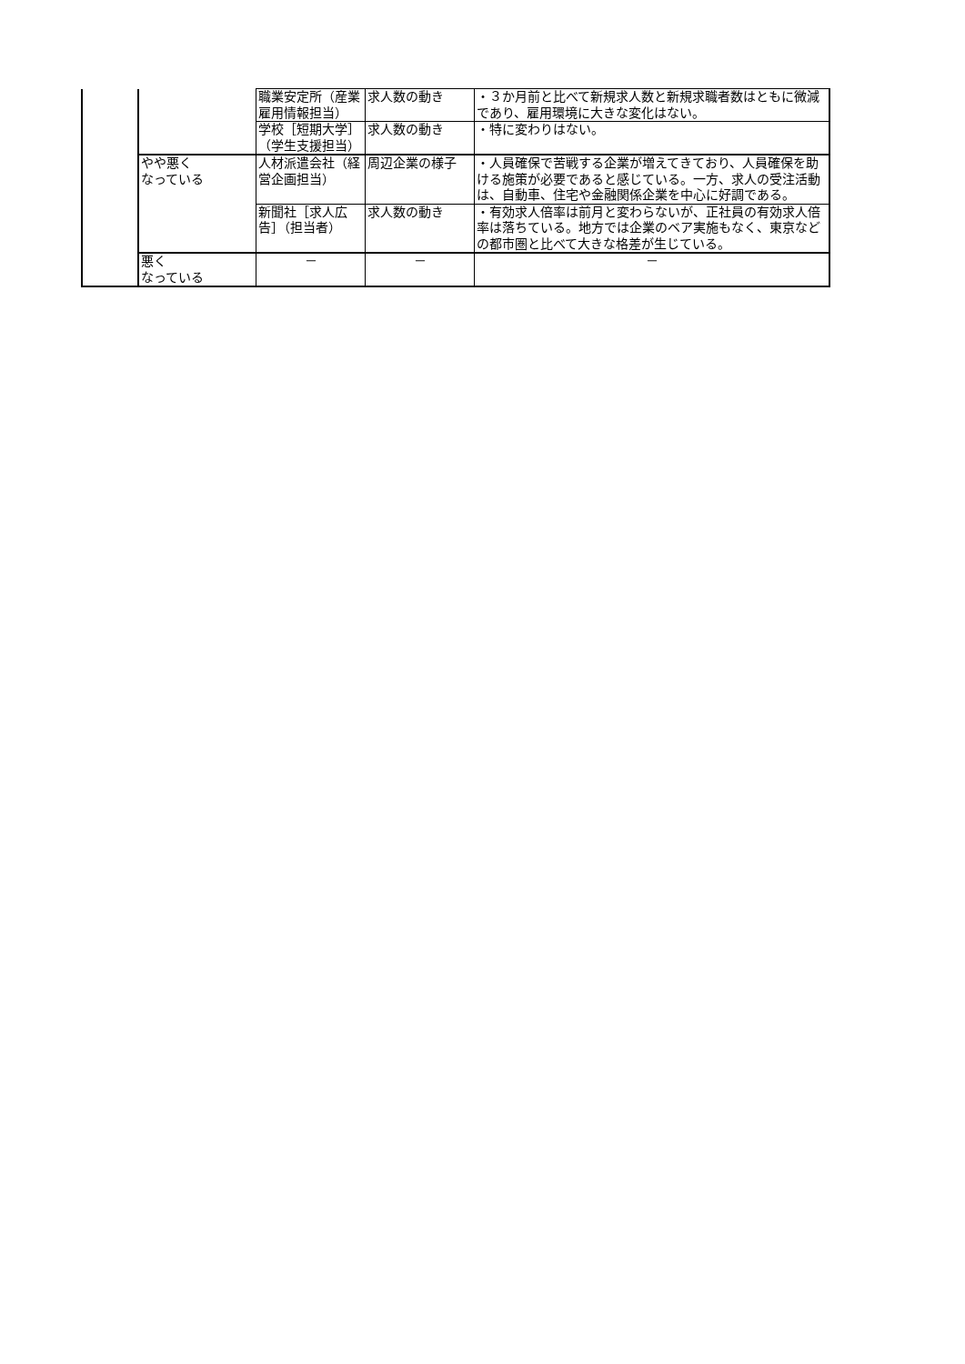| | | 職業安定所（産業雇用情報担当） | 求人数の動き | ・３か月前と比べて新規求人数と新規求職者数はともに微減であり、雇用環境に大きな変化はない。 |
| | | 学校［短期大学］（学生支援担当） | 求人数の動き | ・特に変わりはない。 |
| | やや悪く なっている | 人材派遣会社（経営企画担当） | 周辺企業の様子 | ・人員確保で苦戦する企業が増えてきており、人員確保を助ける施策が必要であると感じている。一方、求人の受注活動は、自動車、住宅や金融関係企業を中心に好調である。 |
| | | 新聞社［求人広告］（担当者） | 求人数の動き | ・有効求人倍率は前月と変わらないが、正社員の有効求人倍率は落ちている。地方では企業のベア実施もなく、東京などの都市圏と比べて大きな格差が生じている。 |
| | 悪く なっている | － | － | － |